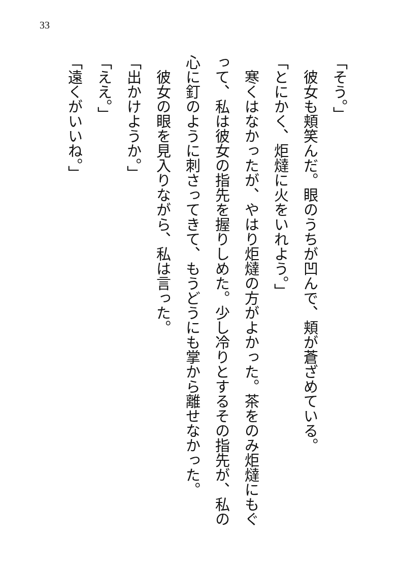33
「そう。」
　彼女も頬笑んだ。眼のうちが凹んで、頬が蒼ざめている。
「とにかく、炬燵に火をいれよう。」
　寒くはなかったが、やはり炬燵の方がよかった。茶をのみ炬燵にもぐって、私は彼女の指先を握りしめた。少し冷りとするその指先が、私の心に釘のように刺さってきて、もうどうにも掌から離せなかった。
　彼女の眼を見入りながら、私は言った。
「出かけようか。」
「ええ。」
「遠くがいいね。」